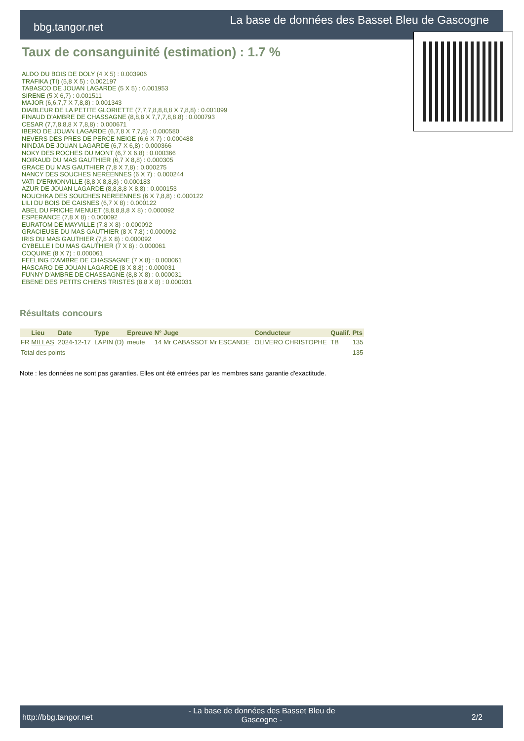La base de données des Basset Bleu de Gascogne
bbg.tangor.net
Taux de consanguinité (estimation) : 1.7 %
ALDO DU BOIS DE DOLY (4 X 5) : 0.003906
TRAFIKA (TI) (5,8 X 5) : 0.002197
TABASCO DE JOUAN LAGARDE (5 X 5) : 0.001953
SIRENE (5 X 6,7) : 0.001511
MAJOR (6,6,7,7 X 7,8,8) : 0.001343
DIABLEUR DE LA PETITE GLORIETTE (7,7,7,8,8,8,8 X 7,8,8) : 0.001099
FINAUD D'AMBRE DE CHASSAGNE (8,8,8 X 7,7,7,8,8,8) : 0.000793
CESAR (7,7,8,8,8 X 7,8,8) : 0.000671
IBERO DE JOUAN LAGARDE (6,7,8 X 7,7,8) : 0.000580
NEVERS DES PRES DE PERCE NEIGE (6,6 X 7) : 0.000488
NINDJA DE JOUAN LAGARDE (6,7 X 6,8) : 0.000366
NOKY DES ROCHES DU MONT (6,7 X 6,8) : 0.000366
NOIRAUD DU MAS GAUTHIER (6,7 X 8,8) : 0.000305
GRACE DU MAS GAUTHIER (7,8 X 7,8) : 0.000275
NANCY DES SOUCHES NEREENNES (6 X 7) : 0.000244
VATI D'ERMONVILLE (8,8 X 8,8,8) : 0.000183
AZUR DE JOUAN LAGARDE (8,8,8,8 X 8,8) : 0.000153
NOUCHKA DES SOUCHES NEREENNES (6 X 7,8,8) : 0.000122
LILI DU BOIS DE CAISNES (6,7 X 8) : 0.000122
ABEL DU FRICHE MENUET (8,8,8,8,8 X 8) : 0.000092
ESPERANCE (7,8 X 8) : 0.000092
EURATOM DE MAYVILLE (7,8 X 8) : 0.000092
GRACIEUSE DU MAS GAUTHIER (8 X 7,8) : 0.000092
IRIS DU MAS GAUTHIER (7,8 X 8) : 0.000092
CYBELLE I DU MAS GAUTHIER (7 X 8) : 0.000061
COQUINE (8 X 7) : 0.000061
FEELING D'AMBRE DE CHASSAGNE (7 X 8) : 0.000061
HASCARO DE JOUAN LAGARDE (8 X 8,8) : 0.000031
FUNNY D'AMBRE DE CHASSAGNE (8,8 X 8) : 0.000031
EBENE DES PETITS CHIENS TRISTES (8,8 X 8) : 0.000031
Résultats concours
| | Lieu | Date | Type | Epreuve | N° | Juge | Conducteur | Qualif. | Pts |
| --- | --- | --- | --- | --- | --- | --- | --- | --- | --- |
| FR | MILLAS | 2024-12-17 | LAPIN (D) | meute | 14 | Mr CABASSOT Mr ESCANDE | OLIVERO CHRISTOPHE | TB | 135 |
| Total des points | | | | | | | | | 135 |
Note : les données ne sont pas garanties. Elles ont été entrées par les membres sans garantie d'exactitude.
http://bbg.tangor.net
- La base de données des Basset Bleu de Gascogne -
2/2